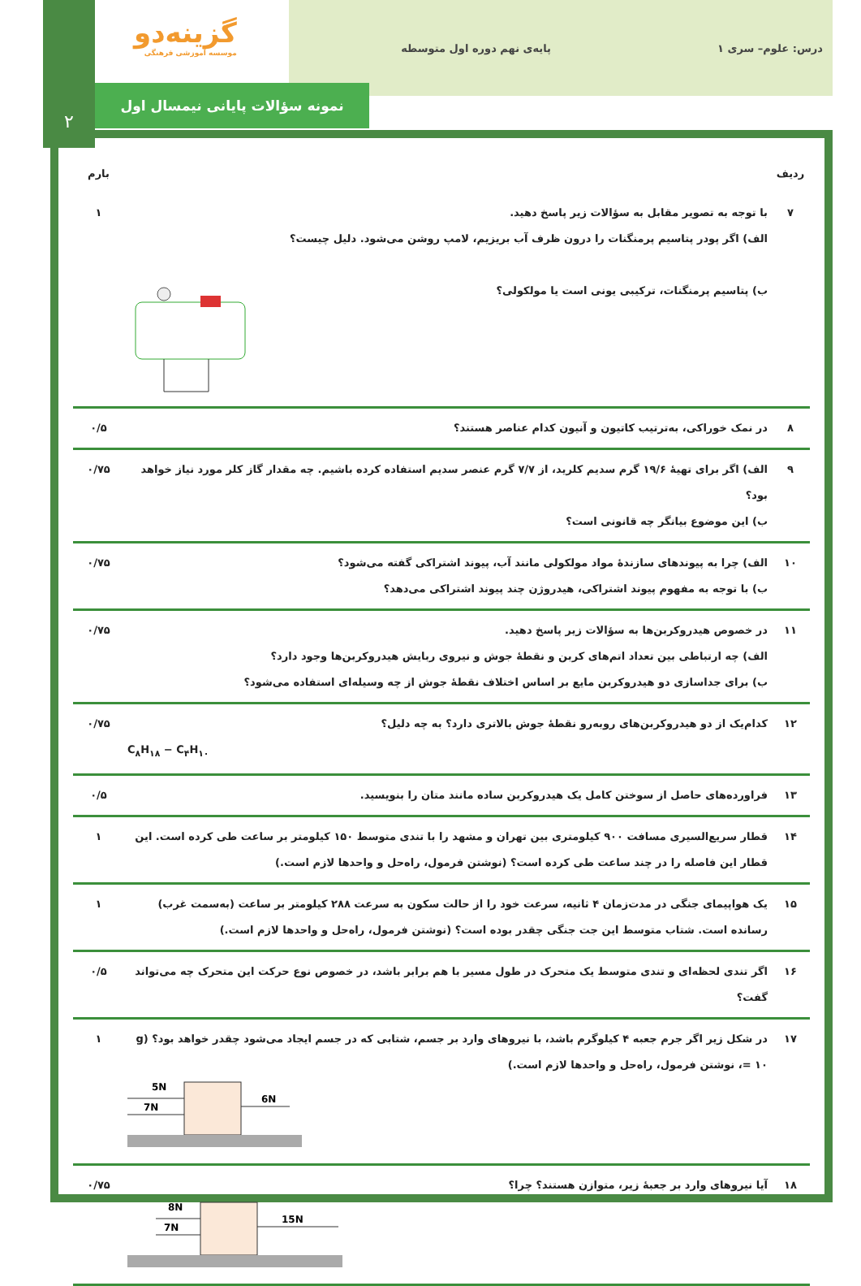درس: علوم– سری ۱ پایه‌ی نهم دوره اول متوسطه
گزینه‌دو
موسسه آموزشی فرهنگی
۲
نمونه سؤالات پایانی نیمسال اول
| ردیف | | بارم |
| --- | --- | --- |
| ۷ | با توجه به تصویر مقابل به سؤالات زیر پاسخ دهید. الف) اگر پودر پتاسیم پرمنگنات را درون ظرف آب بریزیم، لامپ روشن می‌شود. دلیل چیست؟ ب) پتاسیم پرمنگنات، ترکیبی یونی است یا مولکولی؟ | ۱ |
| ۸ | در نمک خوراکی، به‌ترتیب کاتیون و آنیون کدام عناصر هستند؟ | ۰/۵ |
| ۹ | الف) اگر برای تهیهٔ ۱۹/۶ گرم سدیم کلرید، از ۷/۷ گرم عنصر سدیم استفاده کرده باشیم. چه مقدار گاز کلر مورد نیاز خواهد بود؟ ب) این موضوع بیانگر چه قانونی است؟ | ۰/۷۵ |
| ۱۰ | الف) چرا به پیوندهای سازندهٔ مواد مولکولی مانند آب، پیوند اشتراکی گفته می‌شود؟ ب) با توجه به مفهوم پیوند اشتراکی، هیدروژن چند پیوند اشتراکی می‌دهد؟ | ۰/۷۵ |
| ۱۱ | در خصوص هیدروکربن‌ها به سؤالات زیر پاسخ دهید. الف) چه ارتباطی بین تعداد اتم‌های کربن و نقطهٔ جوش و نیروی ربایش هیدروکربن‌ها وجود دارد؟ ب) برای جداسازی دو هیدروکربن مایع بر اساس اختلاف نقطهٔ جوش از چه وسیله‌ای استفاده می‌شود؟ | ۰/۷۵ |
| ۱۲ | کدام‌یک از دو هیدروکربن‌های روبه‌رو نقطهٔ جوش بالاتری دارد؟ به چه دلیل؟ C<sub>۸</sub>H<sub>۱۸</sub> − C<sub>۴</sub>H<sub>۱۰</sub> | ۰/۷۵ |
| ۱۳ | فراورده‌های حاصل از سوختن کامل یک هیدروکربن ساده مانند متان را بنویسید. | ۰/۵ |
| ۱۴ | قطار سریع‌السیری مسافت ۹۰۰ کیلومتری بین تهران و مشهد را با تندی متوسط ۱۵۰ کیلومتر بر ساعت طی کرده است. این قطار این فاصله را در چند ساعت طی کرده است؟ (نوشتن فرمول، راه‌حل و واحدها لازم است.) | ۱ |
| ۱۵ | یک هواپیمای جنگی در مدت‌زمان ۴ ثانیه، سرعت خود را از حالت سکون به سرعت ۲۸۸ کیلومتر بر ساعت (به‌سمت غرب) رسانده است. شتاب متوسط این جت جنگی چقدر بوده است؟ (نوشتن فرمول، راه‌حل و واحدها لازم است.) | ۱ |
| ۱۶ | اگر تندی لحظه‌ای و تندی متوسط یک متحرک در طول مسیر با هم برابر باشد، در خصوص نوع حرکت این متحرک چه می‌تواند گفت؟ | ۰/۵ |
| ۱۷ | در شکل زیر اگر جرم جعبه ۴ کیلوگرم باشد، با نیروهای وارد بر جسم، شتابی که در جسم ایجاد می‌شود چقدر خواهد بود؟ (g = ۱۰، نوشتن فرمول، راه‌حل و واحدها لازم است.) 5N 7N 6N | ۱ |
| ۱۸ | آیا نیروهای وارد بر جعبهٔ زیر، متوازن هستند؟ چرا؟ 8N 7N 15N | ۰/۷۵ |